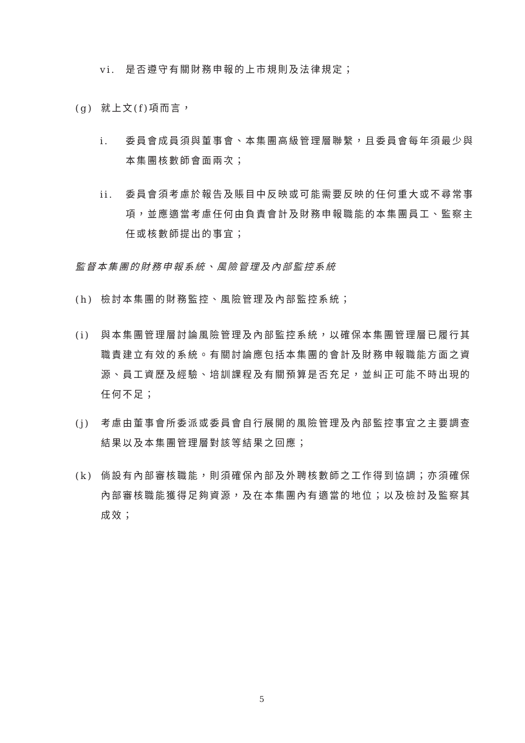vi. 是否遵守有關財務申報的上市規則及法律規定；
(g) 就上文(f)項而言，
i. 委員會成員須與董事會、本集團高級管理層聯繫，且委員會每年須最少與本集團核數師會面兩次；
ii. 委員會須考慮於報告及賬目中反映或可能需要反映的任何重大或不尋常事項，並應適當考慮任何由負責會計及財務申報職能的本集團員工、監察主任或核數師提出的事宜；
監督本集團的財務申報系統、風險管理及內部監控系統
(h) 檢討本集團的財務監控、風險管理及內部監控系統；
(i) 與本集團管理層討論風險管理及內部監控系統，以確保本集團管理層已履行其職責建立有效的系統。有關討論應包括本集團的會計及財務申報職能方面之資源、員工資歷及經驗、培訓課程及有關預算是否充足，並糾正可能不時出現的任何不足；
(j) 考慮由董事會所委派或委員會自行展開的風險管理及內部監控事宜之主要調查結果以及本集團管理層對該等結果之回應；
(k) 倘設有內部審核職能，則須確保內部及外聘核數師之工作得到協調；亦須確保內部審核職能獲得足夠資源，及在本集團內有適當的地位；以及檢討及監察其成效；
5